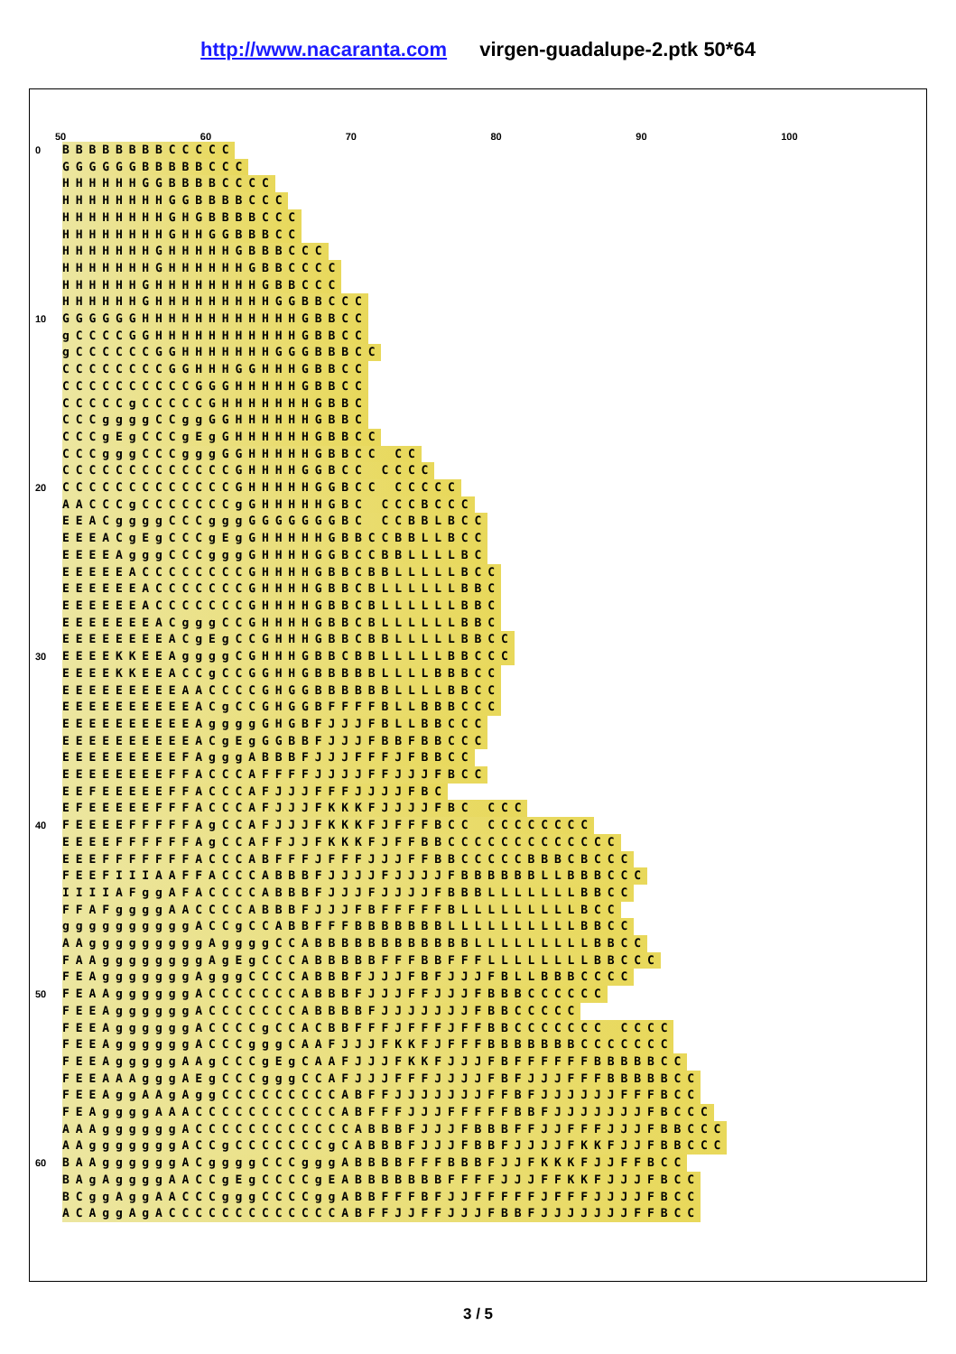http://www.nacaranta.com virgen-guadalupe-2.ptk 50*64
50 60 70 80 90 100
0 BBBBBBBBCCCCC
GGGGGGBBBBBCCC
HHHHHHGGBBBBCCCC
HHHHHHHHGGBBBBCCC
HHHHHHHHGHGBBBBCCC
HHHHHHHHGHHGGBBBCC
HHHHHHHGHHHHHGBBBCCC
HHHHHHHGHHHHHHGBBCCCC
HHHHHHGHHHHHHHHGBBCCC
HHHHHHGHHHHHHHHHGGBBCCC
10 GGGGGGHHHHHHHHHHHHGBBCC
gCCCCGGHHHHHHHHHHHGBBCC
gCCCCCCGGHHHHHHHGGGBBBCC
CCCCCCCCGGHHHGGHHHGBBCC
CCCCCCCCCCGGGHHHHHGBBCC
CCCCCgCCCCCGHHHHHHHGBBC
CCCggggCCggGGHHHHHHGBBC
CCCgEgCCCgEgGHHHHHHGBBCC
CCCgggCCCgggGGHHHHHGBBCC CC
CCCCCCCCCCCCCGHHHHGGBCC CCCC
20 CCCCCCCCCCCCCGHHHHHGGBCC CCCCC
AACCCgCCCCCCCgGHHHHHGBC CCCBCCC
EEACggggCCCgggGGGGGGGBC CCBBLBCC
EEEACgEgCCCgEgGHHHHHGBBCCBBLLBCC
EEEEAgggCCCgggGHHHHGGBCCBBLLLLBC
EEEEEACCCCCCCCGHHHHGBBCBBLLLLLBCC
EEEEEEACCCCCCCGHHHHGBBCBLLLLLLBBC
EEEEEEACCCCCCCGHHHHGBBCBLLLLLLBBC
EEEEEEEACgggCCGHHHHGBBCBLLLLLLBBC
EEEEEEEEACgEgCCGHHHGBBCBBLLLLLBBCC
30 EEEEKKEEAggggCGHHHGBBCBBLLLLLBBCCC
EEEEKKEEACCgCCGGHHGBBBBBLLLLBBBCC
EEEEEEEEEAACCCCGHGGBBBBBBLLLLBBCC
EEEEEEEEEEACgCCGHGGBFFFFBLLBBBCCC
EEEEEEEEEEAggggGHGBFJJJFBLLBBCCC
EEEEEEEEEEACgEgGGBBFJJJFBBFBBCCC
EEEEEEEEEFAgggABBBFJJJFFFJFBBCC
EEEEEEEEFFACCCAFFFFJJJJFFJJJFBCC
EEFEEEEEFFACCCAFJJJFFFJJJJFBC
EFEEEEEFFFACCCAFJJJFKKKFJJJJFBC CCC
40 FEEEEFFFFFAgCCAFJJJFKKKFJFFFBCC CCCCCCCC
EEEEFFFFFFAgCCAFFJJFKKKFJFFBBCCCCCCCCCCCCC
EEEFFFFFFFACCCABFFFJFFFJJJFFBBCCCCCBBBCBCCC
FEEFIIIAAFFACCCABBBFJJJJFJJJJFBBBBBBLLBBBCCC
IIIIAFggAFACCCCABBBFJJJFJJJJFBBBLLLLLLLBBCC
FFAFggggAACCCCABBBFJJJFBFFFFFBLLLLLLLLLBCC
ggggggggggACCgCCABBFFFBBBBBBBLLLLLLLLLLBBCC
AAgggggggggAggggCCABBBBBBBBBBBBLLLLLLLLLBBCC
FAAggggggggAgEgCCCABBBBBFFFBBFFFLLLLLLLLBBCCC
FEAgggggggAgggCCCCABBBFJJJFBFJJJFBLLBBBCCCC
50 FEAAggggggACCCCCCCABBBFJJJFFJJJFBBBCCCCCC
FEEAggggggACCCCCCCABBBBFJJJJJJJFBBCCCCC
FEEAggggggACCCCgCCACBBFFFJFFFJFFBBCCCCCCC CCCC
FEEAggggggACCCgggCAAFJJJFKKFJFFFBBBBBBBCCCCCCC
FEEAgggggAAgCCCgEgCAAFJJJFKKFJJJFBFFFFFFBBBBBCC
FEEAAAgggAEgCCCgggCCAFJJJFFFJJJJFBFJJJFFFBBBBBCC
FEEAggAAgAggCCCCCCCCCABFFJJJJJJJFFBFJJJJJJFFFBCC
FEAggggAAACCCCCCCCCCCABFFFJJJFFFFFBBFJJJJJJJFBCCC
AAAggggggACCCCCCCCCCCCABBBFJJJFBBBFFJJFFFJJJFBBCCC
AAgggggggACCgCCCCCCCgCABBBFJJJFBBFJJJJFKKFJJFBBCCC
60 BAAggggggACggggCCCgggABBBBFFFBBBFJJFKKKFJJFFBCC
BAgAggggAACCgEgCCCCgEABBBBBBBFFFFJJJFFKKFJJJFBCC
BCggAggAACCCgggCCCCggABBFFFBFJJFFFFFJFFFJJJJFBCC
ACAggAgACCCCCCCCCCCCCABFFJJFFJJJFBBFJJJJJJJFFBCC
3 / 5